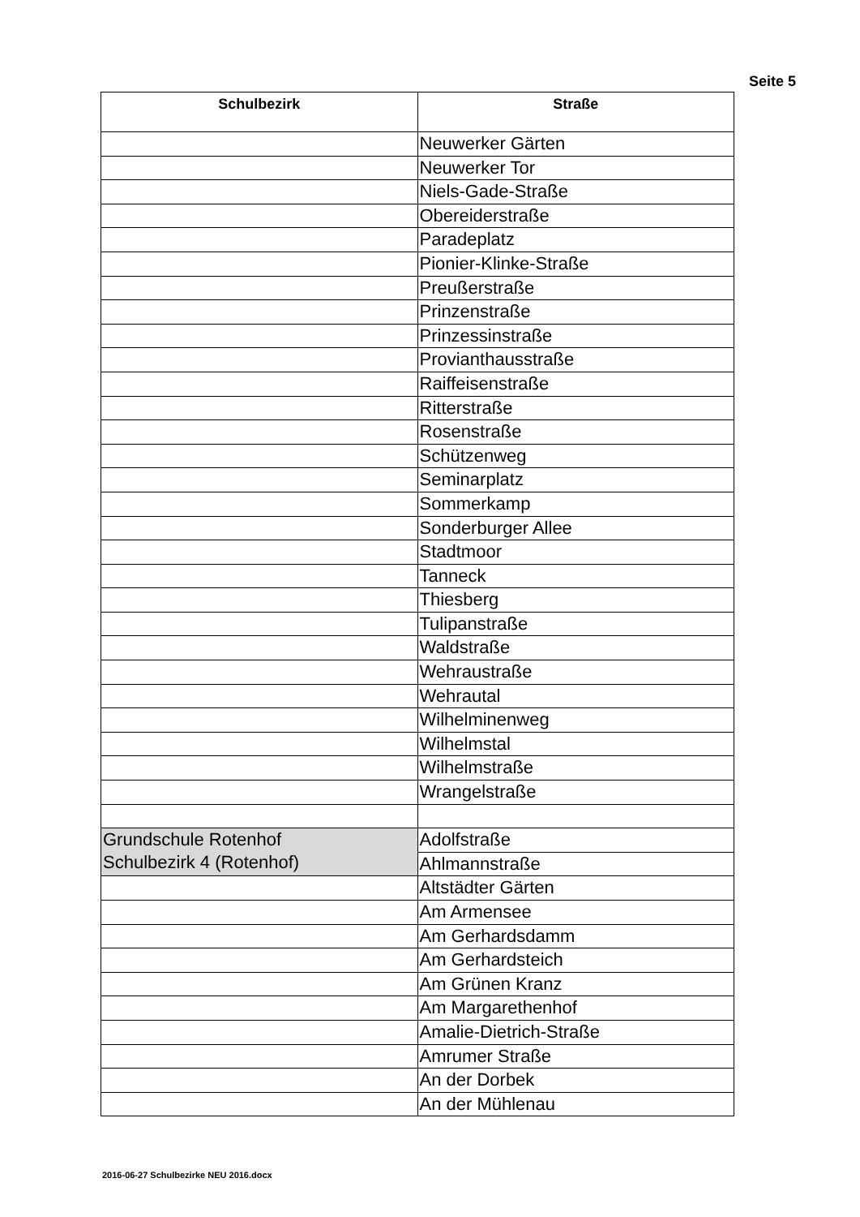Seite 5
| Schulbezirk | Straße |
| --- | --- |
| | Neuwerker Gärten |
| | Neuwerker Tor |
| | Niels-Gade-Straße |
| | Obereiderstraße |
| | Paradeplatz |
| | Pionier-Klinke-Straße |
| | Preußerstraße |
| | Prinzenstraße |
| | Prinzessinstraße |
| | Provianthausstraße |
| | Raiffeisenstraße |
| | Ritterstraße |
| | Rosenstraße |
| | Schützenweg |
| | Seminarplatz |
| | Sommerkamp |
| | Sonderburger Allee |
| | Stadtmoor |
| | Tanneck |
| | Thiesberg |
| | Tulipanstraße |
| | Waldstraße |
| | Wehraustraße |
| | Wehrautal |
| | Wilhelminenweg |
| | Wilhelmstal |
| | Wilhelmstraße |
| | Wrangelstraße |
| Grundschule Rotenhof Schulbezirk 4 (Rotenhof) | Adolfstraße |
| | Ahlmannstraße |
| | Altstädter Gärten |
| | Am Armensee |
| | Am Gerhardsdamm |
| | Am Gerhardsteich |
| | Am Grünen Kranz |
| | Am Margarethenhof |
| | Amalie-Dietrich-Straße |
| | Amrumer Straße |
| | An der Dorbek |
| | An der Mühlenau |
2016-06-27 Schulbezirke NEU 2016.docx